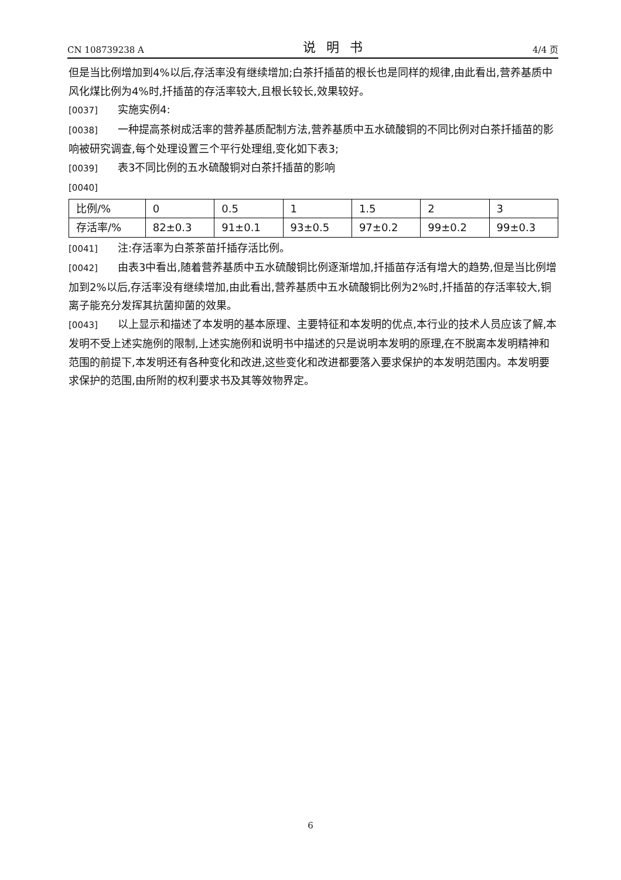CN 108739238 A 说明书 4/4 页
但是当比例增加到4%以后,存活率没有继续增加;白茶扦插苗的根长也是同样的规律,由此看出,营养基质中风化煤比例为4%时,扦插苗的存活率较大,且根长较长,效果较好。
[0037] 实施实例4:
[0038] 一种提高茶树成活率的营养基质配制方法,营养基质中五水硫酸铜的不同比例对白茶扦插苗的影响被研究调查,每个处理设置三个平行处理组,变化如下表3;
[0039] 表3不同比例的五水硫酸铜对白茶扦插苗的影响
[0040]
| 比例/% | 0 | 0.5 | 1 | 1.5 | 2 | 3 |
| 存活率/% | 82±0.3 | 91±0.1 | 93±0.5 | 97±0.2 | 99±0.2 | 99±0.3 |
[0041] 注:存活率为白茶茶苗扦插存活比例。
[0042] 由表3中看出,随着营养基质中五水硫酸铜比例逐渐增加,扦插苗存活有增大的趋势,但是当比例增加到2%以后,存活率没有继续增加,由此看出,营养基质中五水硫酸铜比例为2%时,扦插苗的存活率较大,铜离子能充分发挥其抗菌抑菌的效果。
[0043] 以上显示和描述了本发明的基本原理、主要特征和本发明的优点,本行业的技术人员应该了解,本发明不受上述实施例的限制,上述实施例和说明书中描述的只是说明本发明的原理,在不脱离本发明精神和范围的前提下,本发明还有各种变化和改进,这些变化和改进都要落入要求保护的本发明范围内。本发明要求保护的范围,由所附的权利要求书及其等效物界定。
6